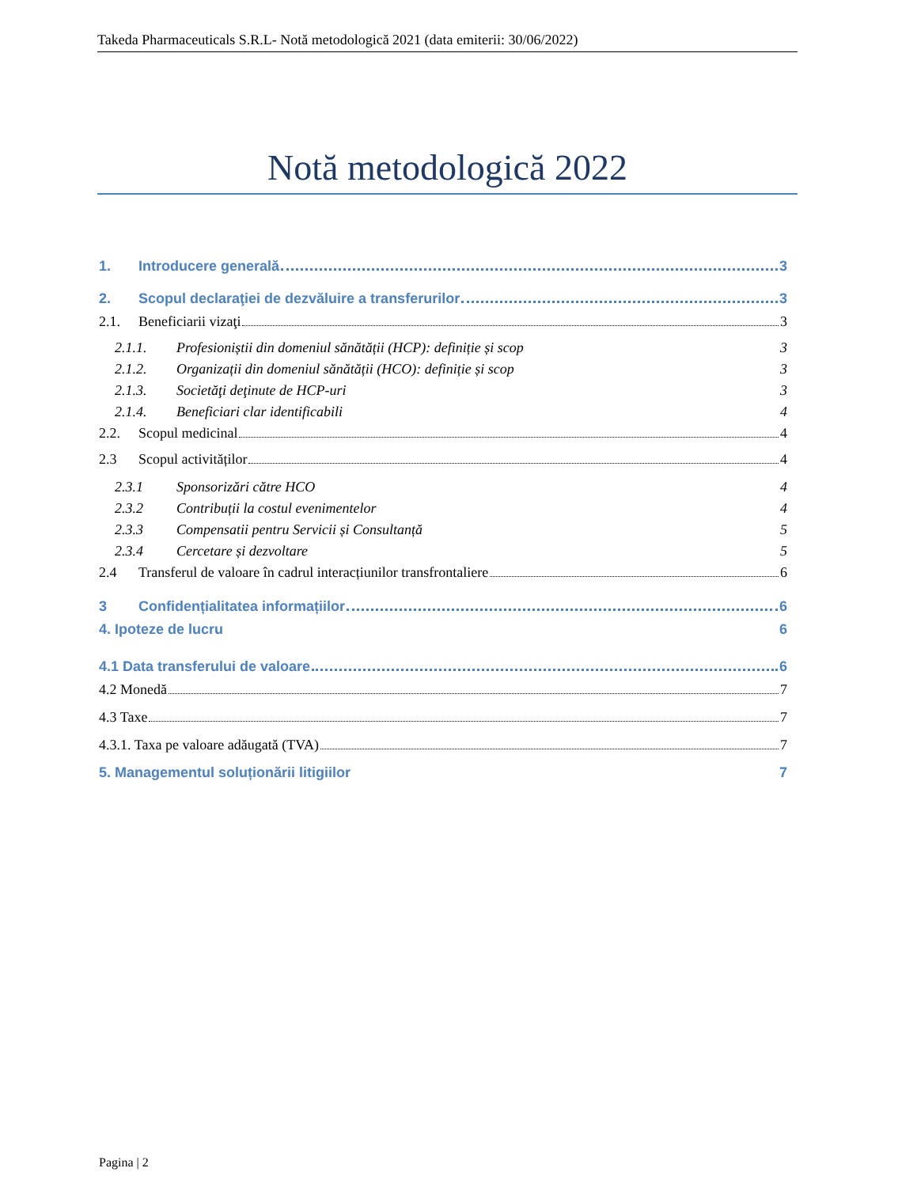Takeda Pharmaceuticals S.R.L- Notă metodologică 2021 (data emiterii: 30/06/2022)
Notă metodologică 2022
1. Introducere generală 3
2. Scopul declaraţiei de dezvăluire a transferurilor 3
2.1. Beneficiarii vizaţi 3
2.1.1. Profesioniștii din domeniul sănătății (HCP): definiție și scop 3
2.1.2. Organizații din domeniul sănătății (HCO): definiție și scop 3
2.1.3. Societăţi deţinute de HCP-uri 3
2.1.4. Beneficiari clar identificabili 4
2.2. Scopul medicinal 4
2.3 Scopul activităților 4
2.3.1 Sponsorizări către HCO 4
2.3.2 Contribuții la costul evenimentelor 4
2.3.3 Compensatii pentru Servicii și Consultanță 5
2.3.4 Cercetare și dezvoltare 5
2.4 Transferul de valoare în cadrul interacțiunilor transfrontaliere 6
3 Confidențialitatea informațiilor 6
4. Ipoteze de lucru 6
4.1 Data transferului de valoare 6
4.2 Monedă 7
4.3 Taxe 7
4.3.1. Taxa pe valoare adăugată (TVA) 7
5. Managementul soluționării litigiilor 7
Pagina | 2